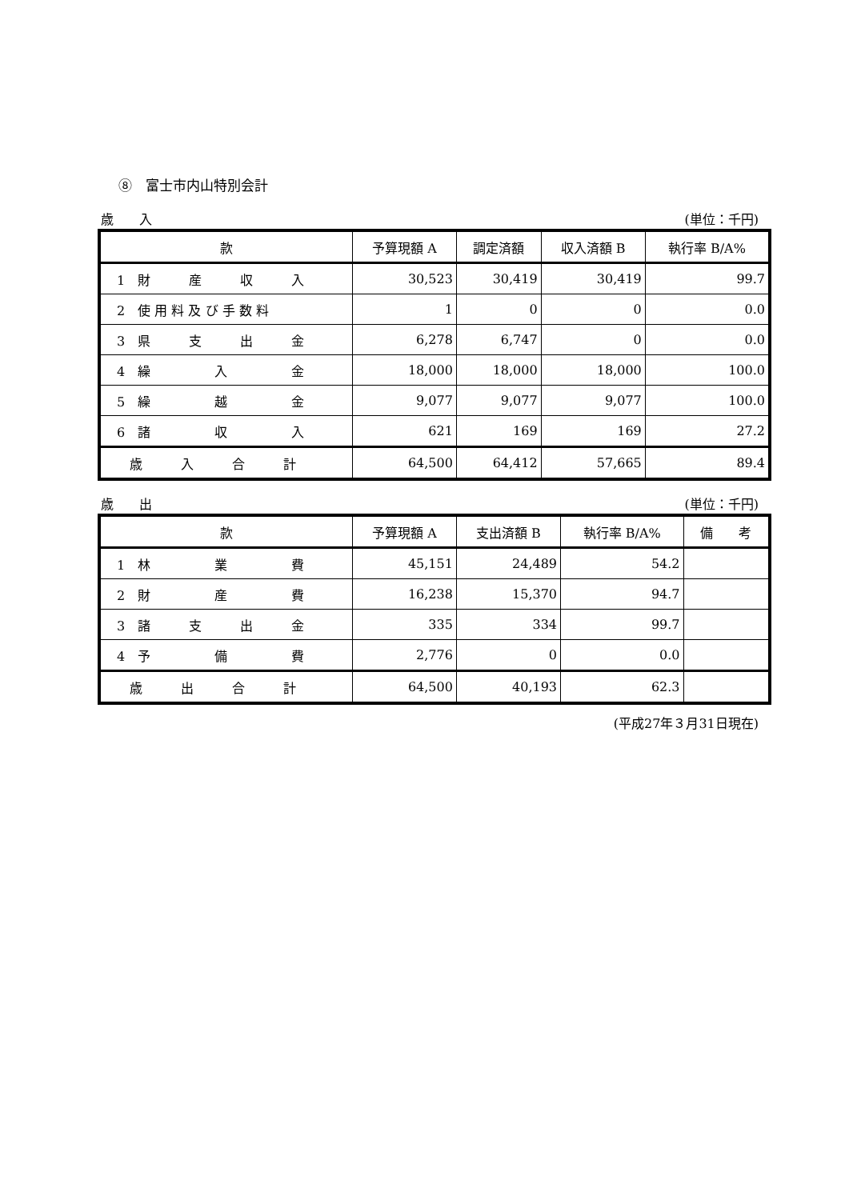⑧　富士市内山特別会計
歳　　入 (単位：千円)
| 款 | 予算現額 A | 調定済額 | 収入済額 B | 執行率 B/A% |
| --- | --- | --- | --- | --- |
| 1 財 産 収 入 | 30,523 | 30,419 | 30,419 | 99.7 |
| 2 使 用 料 及 び 手 数 料 | 1 | 0 | 0 | 0.0 |
| 3 県 支 出 金 | 6,278 | 6,747 | 0 | 0.0 |
| 4 繰 入 金 | 18,000 | 18,000 | 18,000 | 100.0 |
| 5 繰 越 金 | 9,077 | 9,077 | 9,077 | 100.0 |
| 6 諸 収 入 | 621 | 169 | 169 | 27.2 |
| 歳 入 合 計 | 64,500 | 64,412 | 57,665 | 89.4 |
歳　　出 (単位：千円)
| 款 | 予算現額 A | 支出済額 B | 執行率 B/A% | 備 考 |
| --- | --- | --- | --- | --- |
| 1 林 業 費 | 45,151 | 24,489 | 54.2 | |
| 2 財 産 費 | 16,238 | 15,370 | 94.7 | |
| 3 諸 支 出 金 | 335 | 334 | 99.7 | |
| 4 予 備 費 | 2,776 | 0 | 0.0 | |
| 歳 出 合 計 | 64,500 | 40,193 | 62.3 | |
(平成27年３月31日現在)